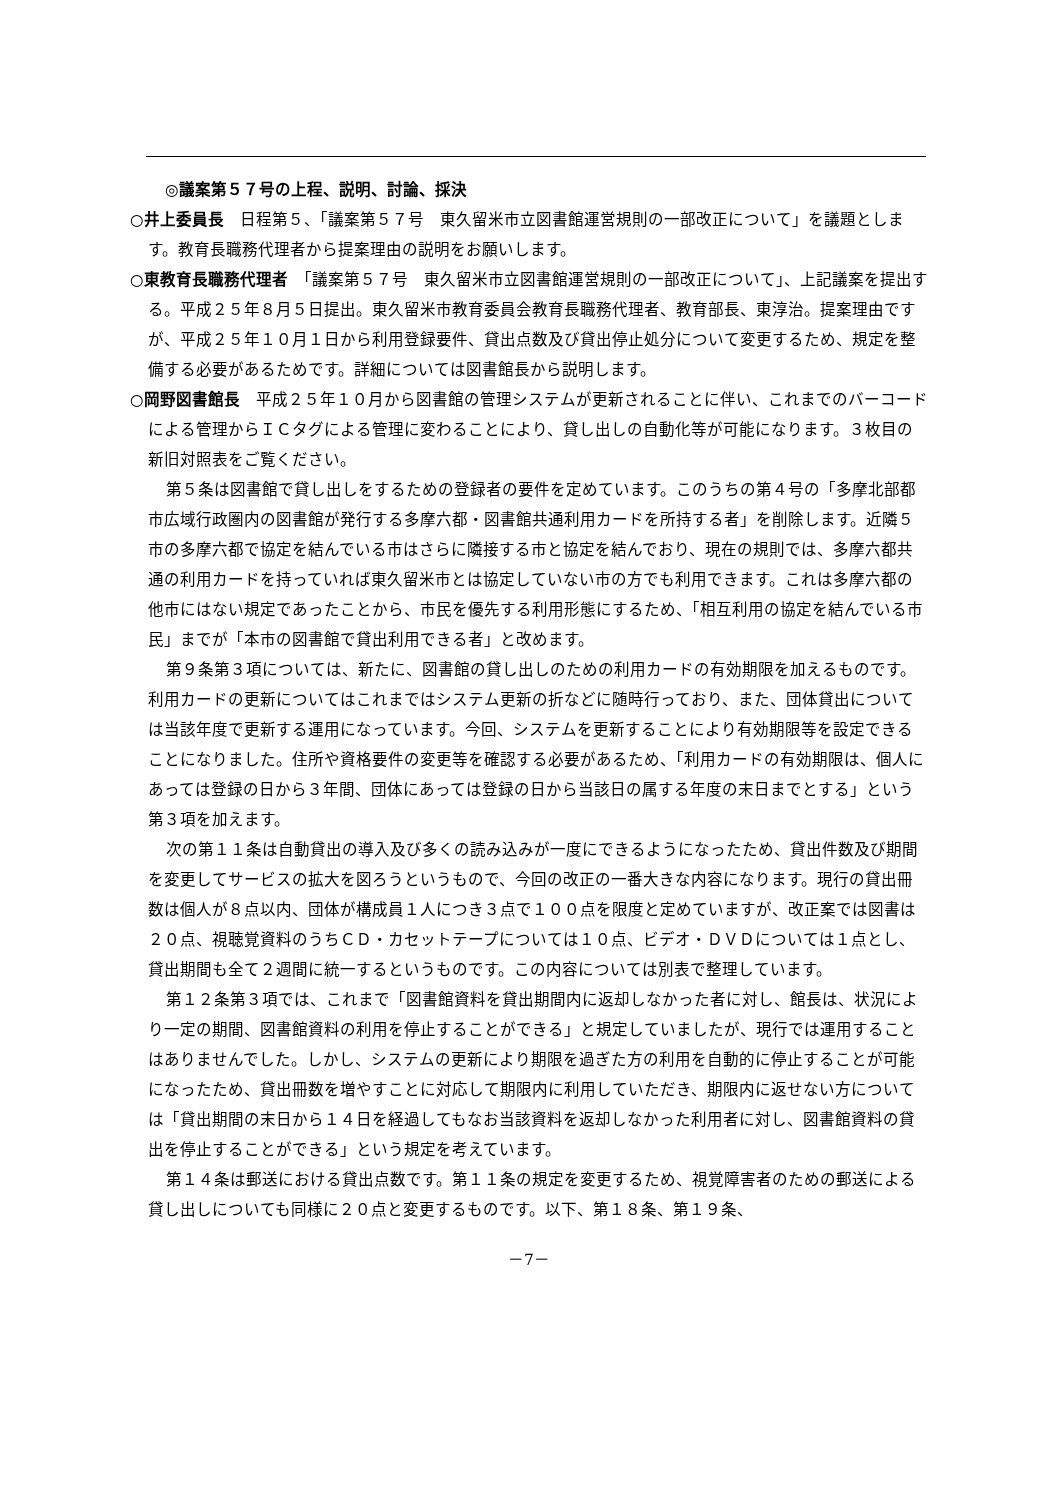◎議案第５７号の上程、説明、討論、採決
○井上委員長　日程第５、「議案第５７号　東久留米市立図書館運営規則の一部改正について」を議題とします。教育長職務代理者から提案理由の説明をお願いします。
○東教育長職務代理者　「議案第５７号　東久留米市立図書館運営規則の一部改正について」、上記議案を提出する。平成２５年８月５日提出。東久留米市教育委員会教育長職務代理者、教育部長、東淳治。提案理由ですが、平成２５年１０月１日から利用登録要件、貸出点数及び貸出停止処分について変更するため、規定を整備する必要があるためです。詳細については図書館長から説明します。
○岡野図書館長　平成２５年１０月から図書館の管理システムが更新されることに伴い、これまでのバーコードによる管理からＩＣタグによる管理に変わることにより、貸し出しの自動化等が可能になります。３枚目の新旧対照表をご覧ください。
第５条は図書館で貸し出しをするための登録者の要件を定めています。このうちの第４号の「多摩北部都市広域行政圏内の図書館が発行する多摩六都・図書館共通利用カードを所持する者」を削除します。近隣５市の多摩六都で協定を結んでいる市はさらに隣接する市と協定を結んでおり、現在の規則では、多摩六都共通の利用カードを持っていれば東久留米市とは協定していない市の方でも利用できます。これは多摩六都の他市にはない規定であったことから、市民を優先する利用形態にするため、「相互利用の協定を結んでいる市民」までが「本市の図書館で貸出利用できる者」と改めます。
第９条第３項については、新たに、図書館の貸し出しのための利用カードの有効期限を加えるものです。利用カードの更新についてはこれまではシステム更新の折などに随時行っており、また、団体貸出については当該年度で更新する運用になっています。今回、システムを更新することにより有効期限等を設定できることになりました。住所や資格要件の変更等を確認する必要があるため、「利用カードの有効期限は、個人にあっては登録の日から３年間、団体にあっては登録の日から当該日の属する年度の末日までとする」という第３項を加えます。
次の第１１条は自動貸出の導入及び多くの読み込みが一度にできるようになったため、貸出件数及び期間を変更してサービスの拡大を図ろうというもので、今回の改正の一番大きな内容になります。現行の貸出冊数は個人が８点以内、団体が構成員１人につき３点で１００点を限度と定めていますが、改正案では図書は２０点、視聴覚資料のうちＣＤ・カセットテープについては１０点、ビデオ・ＤＶＤについては１点とし、貸出期間も全て２週間に統一するというものです。この内容については別表で整理しています。
第１２条第３項では、これまで「図書館資料を貸出期間内に返却しなかった者に対し、館長は、状況により一定の期間、図書館資料の利用を停止することができる」と規定していましたが、現行では運用することはありませんでした。しかし、システムの更新により期限を過ぎた方の利用を自動的に停止することが可能になったため、貸出冊数を増やすことに対応して期限内に利用していただき、期限内に返せない方については「貸出期間の末日から１４日を経過してもなお当該資料を返却しなかった利用者に対し、図書館資料の貸出を停止することができる」という規定を考えています。
第１４条は郵送における貸出点数です。第１１条の規定を変更するため、視覚障害者のための郵送による貸し出しについても同様に２０点と変更するものです。以下、第１８条、第１９条、
－7－